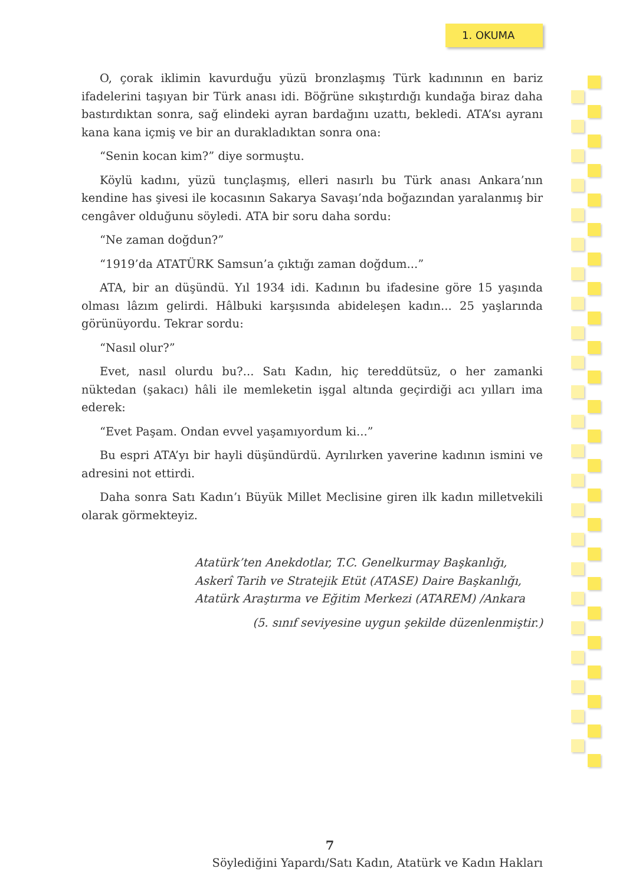1. OKUMA
O, çorak iklimin kavurduğu yüzü bronzlaşmış Türk kadınının en bariz ifadelerini taşıyan bir Türk anası idi. Böğrüne sıkıştırdığı kundağa biraz daha bastırdıktan sonra, sağ elindeki ayran bardağını uzattı, bekledi. ATA’sı ayranı kana kana içmiş ve bir an durakladıktan sonra ona:
“Senin kocan kim?” diye sormuştu.
Köylü kadını, yüzü tunçlaşmış, elleri nasırlı bu Türk anası Ankara’nın kendine has şivesi ile kocasının Sakarya Savaşı’nda boğazından yaralanmış bir cengâver olduğunu söyledi. ATA bir soru daha sordu:
“Ne zaman doğdun?”
“1919’da ATATÜRK Samsun’a çıktığı zaman doğdum...”
ATA, bir an düşündü. Yıl 1934 idi. Kadının bu ifadesine göre 15 yaşında olması lâzım gelirdi. Hâlbuki karşısında abideleşen kadın... 25 yaşlarında görünüyordu. Tekrar sordu:
“Nasıl olur?”
Evet, nasıl olurdu bu?... Satı Kadın, hiç tereddütsüz, o her zamanki nüktedan (şakacı) hâli ile memleketin işgal altında geçirdiği acı yılları ima ederek:
“Evet Paşam. Ondan evvel yaşamıyordum ki...”
Bu espri ATA’yı bir hayli düşündürdü. Ayrılırken yaverine kadının ismini ve adresini not ettirdi.
Daha sonra Satı Kadın’ı Büyük Millet Meclisine giren ilk kadın milletvekili olarak görmekteyiz.
Atatürk’ten Anekdotlar, T.C. Genelkurmay Başkanlığı,
Askerî Tarih ve Stratejik Etüt (ATASE) Daire Başkanlığı,
Atatürk Araştırma ve Eğitim Merkezi (ATAREM) /Ankara
(5. sınıf seviyesine uygun şekilde düzenlenmiştir.)
7
Söylediğini Yapardı/Satı Kadın, Atatürk ve Kadın Hakları